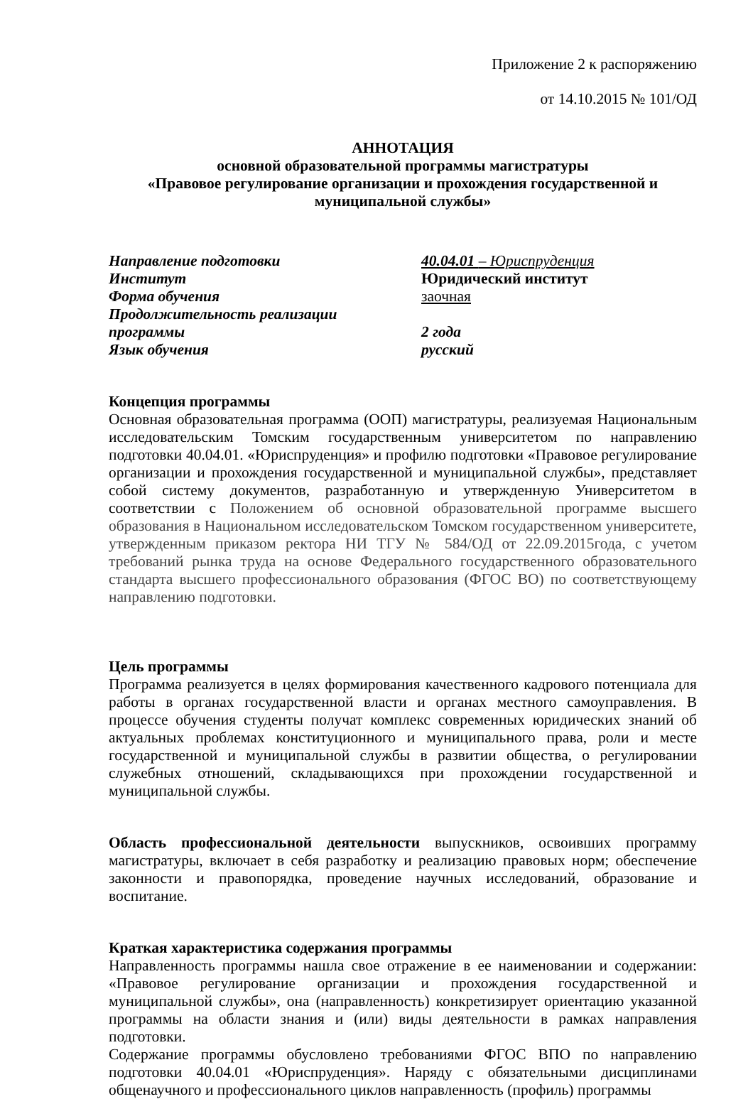Приложение 2 к распоряжению
от 14.10.2015 № 101/ОД
АННОТАЦИЯ
основной образовательной программы магистратуры
«Правовое регулирование организации и прохождения государственной и муниципальной службы»
Направление подготовки
40.04.01 – Юриспруденция
Институт
Юридический институт
Форма обучения
заочная
Продолжительность реализации
программы
2 года
Язык обучения
русский
Концепция программы
Основная образовательная программа (ООП) магистратуры, реализуемая Национальным исследовательским Томским государственным университетом по направлению подготовки 40.04.01. «Юриспруденция» и профилю подготовки «Правовое регулирование организации и прохождения государственной и муниципальной службы», представляет собой систему документов, разработанную и утвержденную Университетом в соответствии с Положением об основной образовательной программе высшего образования в Национальном исследовательском Томском государственном университете, утвержденным приказом ректора НИ ТГУ № 584/ОД от 22.09.2015года, с учетом требований рынка труда на основе Федерального государственного образовательного стандарта высшего профессионального образования (ФГОС ВО) по соответствующему направлению подготовки.
Цель программы
Программа реализуется в целях формирования качественного кадрового потенциала для работы в органах государственной власти и органах местного самоуправления. В процессе обучения студенты получат комплекс современных юридических знаний об актуальных проблемах конституционного и муниципального права, роли и месте государственной и муниципальной службы в развитии общества, о регулировании служебных отношений, складывающихся при прохождении государственной и муниципальной службы.
Область профессиональной деятельности выпускников, освоивших программу магистратуры, включает в себя разработку и реализацию правовых норм; обеспечение законности и правопорядка, проведение научных исследований, образование и воспитание.
Краткая характеристика содержания программы
Направленность программы нашла свое отражение в ее наименовании и содержании: «Правовое регулирование организации и прохождения государственной и муниципальной службы», она (направленность) конкретизирует ориентацию указанной программы на области знания и (или) виды деятельности в рамках направления подготовки.
Содержание программы обусловлено требованиями ФГОС ВПО по направлению подготовки 40.04.01 «Юриспруденция». Наряду с обязательными дисциплинами общенаучного и профессионального циклов направленность (профиль) программы